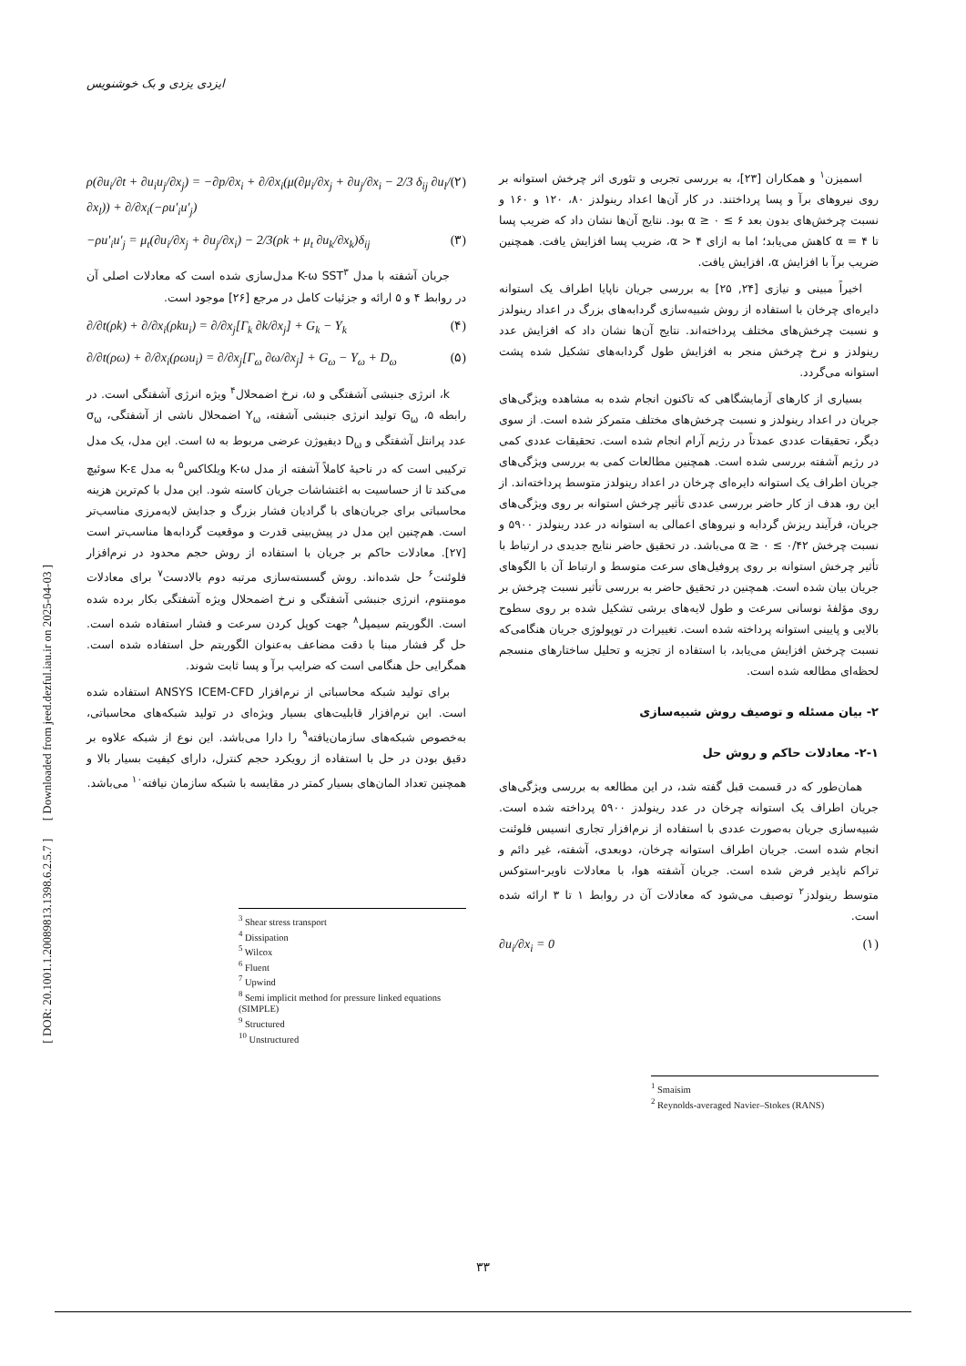ایزدی یزدی و بک خوشنویس
[ DOR: 20.1001.1.20089813.1398.6.2.5.7 ] [ Downloaded from jeed.dezful.iau.ir on 2025-04-03 ]
اسمیزن<sup>۱</sup> و همکاران [۲۳]، به بررسی تجربی و تئوری اثر چرخش استوانه بر روی نیروهای برآ و پسا پرداختند. در کار آن‌ها اعداد رینولدز ۸۰، ۱۲۰ و ۱۶۰ و نسبت چرخش‌های بدون بعد ۶ ≥ α ≥ ۰ بود. نتایج آن‌ها نشان داد که ضریب پسا تا ۴ = α کاهش می‌یابد؛ اما به ازای ۴ < α، ضریب پسا افزایش یافت. همچنین ضریب برآ با افزایش α، افزایش یافت.
اخیراً مبینی و نیازی [۲۴, ۲۵] به بررسی جریان ناپایا اطراف یک استوانه دایره‌ای چرخان با استفاده از روش شبیه‌سازی گردابه‌های بزرگ در اعداد رینولدز و نسبت چرخش‌های مختلف پرداخته‌اند. نتایج آن‌ها نشان داد که افزایش عدد رینولدز و نرخ چرخش منجر به افزایش طول گردابه‌های تشکیل شده پشت استوانه می‌گردد.
بسیاری از کارهای آزمایشگاهی که تاکنون انجام شده به مشاهده ویژگی‌های جریان در اعداد رینولدز و نسبت چرخش‌های مختلف متمرکز شده است. از سوی دیگر، تحقیقات عددی عمدتاً در رژیم آرام انجام شده است. تحقیقات عددی کمی در رژیم آشفته بررسی شده است. همچنین مطالعات کمی به بررسی ویژگی‌های جریان اطراف یک استوانه دایره‌ای چرخان در اعداد رینولدز متوسط پرداخته‌اند. از این رو، هدف از کار حاضر بررسی عددی تأثیر چرخش استوانه بر روی ویژگی‌های جریان، فرآیند ریزش گردابه و نیروهای اعمالی به استوانه در عدد رینولدز ۵۹۰۰ و نسبت چرخش ۰/۴۲ ≥ α ≥ ۰ می‌باشد. در تحقیق حاضر نتایج جدیدی در ارتباط با تأثیر چرخش استوانه بر روی پروفیل‌های سرعت متوسط و ارتباط آن با الگوهای جریان بیان شده است. همچنین در تحقیق حاضر به بررسی تأثیر نسبت چرخش بر روی مؤلفهٔ نوسانی سرعت و طول لایه‌های برشی تشکیل شده بر روی سطوح بالایی و پایینی استوانه پرداخته شده است. تغییرات در توپولوژی جریان هنگامی‌که نسبت چرخش افزایش می‌یابد، با استفاده از تجزیه و تحلیل ساختارهای منسجم لحظه‌ای مطالعه شده است.
۲- بیان مسئله و توصیف روش شبیه‌سازی
۲-۱- معادلات حاکم و روش حل
همان‌طور که در قسمت قبل گفته شد، در این مطالعه به بررسی ویژگی‌های جریان اطراف یک استوانه چرخان در عدد رینولدز ۵۹۰۰ پرداخته شده است. شبیه‌سازی جریان به‌صورت عددی با استفاده از نرم‌افزار تجاری انسیس فلوئنت انجام شده است. جریان اطراف استوانه چرخان، دوبعدی، آشفته، غیر دائم و تراکم ناپذیر فرض شده است. جریان آشفته هوا، با معادلات ناویر-استوکس متوسط رینولدز<sup>۲</sup> توصیف می‌شود که معادلات آن در روابط ۱ تا ۳ ارائه شده است.
∂u<sub>i</sub>/∂x<sub>i</sub> = 0 (۱)
<sup>1</sup> Smaisim
<sup>2</sup> Reynolds-averaged Navier–Stokes (RANS)
ρ(∂u<sub>i</sub>/∂t + ∂u<sub>i</sub>u<sub>j</sub>/∂x<sub>j</sub>) = −∂p/∂x<sub>i</sub> + ∂/∂x<sub>i</sub>(μ(∂μ<sub>i</sub>/∂x<sub>j</sub> + ∂u<sub>j</sub>/∂x<sub>i</sub> − 2/3 δ<sub>ij</sub> ∂u<sub>l</sub>/∂x<sub>l</sub>)) + ∂/∂x<sub>i</sub>(−ρu′<sub>i</sub>u′<sub>j</sub>) (۲)
−ρu′<sub>i</sub>u′<sub>j</sub> = μ<sub>t</sub>(∂u<sub>i</sub>/∂x<sub>j</sub> + ∂u<sub>j</sub>/∂x<sub>i</sub>) − 2/3(ρk + μ<sub>t</sub> ∂u<sub>k</sub>/∂x<sub>k</sub>)δ<sub>ij</sub> (۳)
جریان آشفته با مدل K-ω SST<sup>۳</sup> مدل‌سازی شده است که معادلات اصلی آن در روابط ۴ و ۵ ارائه و جزئیات کامل در مرجع [۲۶] موجود است.
∂/∂t(ρk) + ∂/∂x<sub>i</sub>(ρku<sub>i</sub>) = ∂/∂x<sub>j</sub>[Γ<sub>k</sub> ∂k/∂x<sub>j</sub>] + G<sub>k</sub> − Y<sub>k</sub> (۴)
∂/∂t(ρω) + ∂/∂x<sub>i</sub>(ρωu<sub>i</sub>) = ∂/∂x<sub>j</sub>[Γ<sub>ω</sub> ∂ω/∂x<sub>j</sub>] + G<sub>ω</sub> − Y<sub>ω</sub> + D<sub>ω</sub> (۵)
k، انرژی جنبشی آشفتگی و ω، نرخ اضمحلال<sup>۴</sup> ویژه انرژی آشفتگی است. در رابطه ۵، G<sub>ω</sub> تولید انرژی جنبشی آشفته، Y<sub>ω</sub> اضمحلال ناشی از آشفتگی، σ<sub>ω</sub> عدد پرانتل آشفتگی و D<sub>ω</sub> دیفیوژن عرضی مربوط به ω است. این مدل، یک مدل ترکیبی است که در ناحیهٔ کاملاً آشفته از مدل K-ω ویلکاکس<sup>۵</sup> به مدل K-ε سوئیچ می‌کند تا از حساسیت به اغتشاشات جریان کاسته شود. این مدل با کم‌ترین هزینه محاسباتی برای جریان‌های با گرادیان فشار بزرگ و جدایش لایه‌مرزی مناسب‌تر است. هم‌چنین این مدل در پیش‌بینی قدرت و موقعیت گردابه‌ها مناسب‌تر است [۲۷]. معادلات حاکم بر جریان با استفاده از روش حجم محدود در نرم‌افزار فلوئنت<sup>۶</sup> حل شده‌اند. روش گسسته‌سازی مرتبه دوم بالادست<sup>۷</sup> برای معادلات مومنتوم، انرژی جنبشی آشفتگی و نرخ اضمحلال ویژه آشفتگی بکار برده شده است. الگوریتم سیمپل<sup>۸</sup> جهت کوپل کردن سرعت و فشار استفاده شده است. حل گر فشار مبنا با دقت مضاعف به‌عنوان الگوریتم حل استفاده شده است. همگرایی حل هنگامی است که ضرایب برآ و پسا ثابت شوند.
برای تولید شبکه محاسباتی از نرم‌افزار ANSYS ICEM-CFD استفاده شده است. این نرم‌افزار قابلیت‌های بسیار ویژه‌ای در تولید شبکه‌های محاسباتی، به‌خصوص شبکه‌های سازمان‌یافته<sup>۹</sup> را دارا می‌باشد. این نوع از شبکه علاوه بر دقیق بودن در حل با استفاده از رویکرد حجم کنترل، دارای کیفیت بسیار بالا و همچنین تعداد المان‌های بسیار کمتر در مقایسه با شبکه سازمان نیافته<sup>۱۰</sup> می‌باشد.
<sup>3</sup> Shear stress transport
<sup>4</sup> Dissipation
<sup>5</sup> Wilcox
<sup>6</sup> Fluent
<sup>7</sup> Upwind
<sup>8</sup> Semi implicit method for pressure linked equations (SIMPLE)
<sup>9</sup> Structured
<sup>10</sup> Unstructured
۳۳